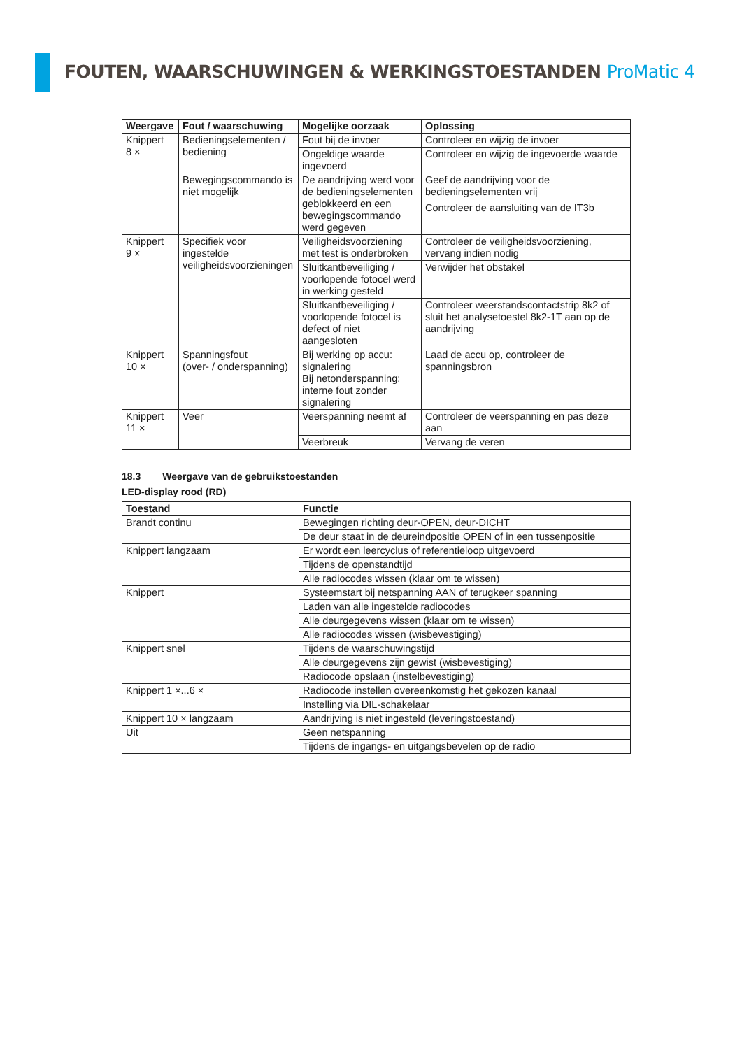FOUTEN, WAARSCHUWINGEN & WERKINGSTOESTANDEN ProMatic 4
| Weergave | Fout / waarschuwing | Mogelijke oorzaak | Oplossing |
| --- | --- | --- | --- |
| Knippert 8 × | Bedieningselementen / bediening | Fout bij de invoer | Controleer en wijzig de invoer |
| | | Ongeldige waarde ingevoerd | Controleer en wijzig de ingevoerde waarde |
| | Bewegingscommando is niet mogelijk | De aandrijving werd voor de bedieningselementen geblokkeerd en een bewegingscommando werd gegeven | Geef de aandrijving voor de bedieningselementen vrij |
| | | | Controleer de aansluiting van de IT3b |
| Knippert 9 × | Specifiek voor ingestelde veiligheidsvoorzieningen | Veiligheidsvoorziening met test is onderbroken | Controleer de veiligheidsvoorziening, vervang indien nodig |
| | | Sluitkantbeveiliging / voorlopende fotocel werd in werking gesteld | Verwijder het obstakel |
| | | Sluitkantbeveiliging / voorlopende fotocel is defect of niet aangesloten | Controleer weerstandscontactstrip 8k2 of sluit het analysetoestel 8k2-1T aan op de aandrijving |
| Knippert 10 × | Spanningsfout (over- / onderspanning) | Bij werking op accu: signalering Bij netonderspanning: interne fout zonder signalering | Laad de accu op, controleer de spanningsbron |
| Knippert 11 × | Veer | Veerspanning neemt af | Controleer de veerspanning en pas deze aan |
| | | Veerbreuk | Vervang de veren |
18.3 Weergave van de gebruikstoestanden
LED-display rood (RD)
| Toestand | Functie |
| --- | --- |
| Brandt continu | Bewegingen richting deur-OPEN, deur-DICHT |
| | De deur staat in de deureindpositie OPEN of in een tussenpositie |
| Knippert langzaam | Er wordt een leercyclus of referentieloop uitgevoerd |
| | Tijdens de openstandtijd |
| | Alle radiocodes wissen (klaar om te wissen) |
| Knippert | Systeemstart bij netspanning AAN of terugkeer spanning |
| | Laden van alle ingestelde radiocodes |
| | Alle deurgegevens wissen (klaar om te wissen) |
| | Alle radiocodes wissen (wisbevestiging) |
| Knippert snel | Tijdens de waarschuwingstijd |
| | Alle deurgegevens zijn gewist (wisbevestiging) |
| | Radiocode opslaan (instelbevestiging) |
| Knippert 1 ×...6 × | Radiocode instellen overeenkomstig het gekozen kanaal |
| | Instelling via DIL-schakelaar |
| Knippert 10 × langzaam | Aandrijving is niet ingesteld (leveringstoestand) |
| Uit | Geen netspanning |
| | Tijdens de ingangs- en uitgangsbevelen op de radio |